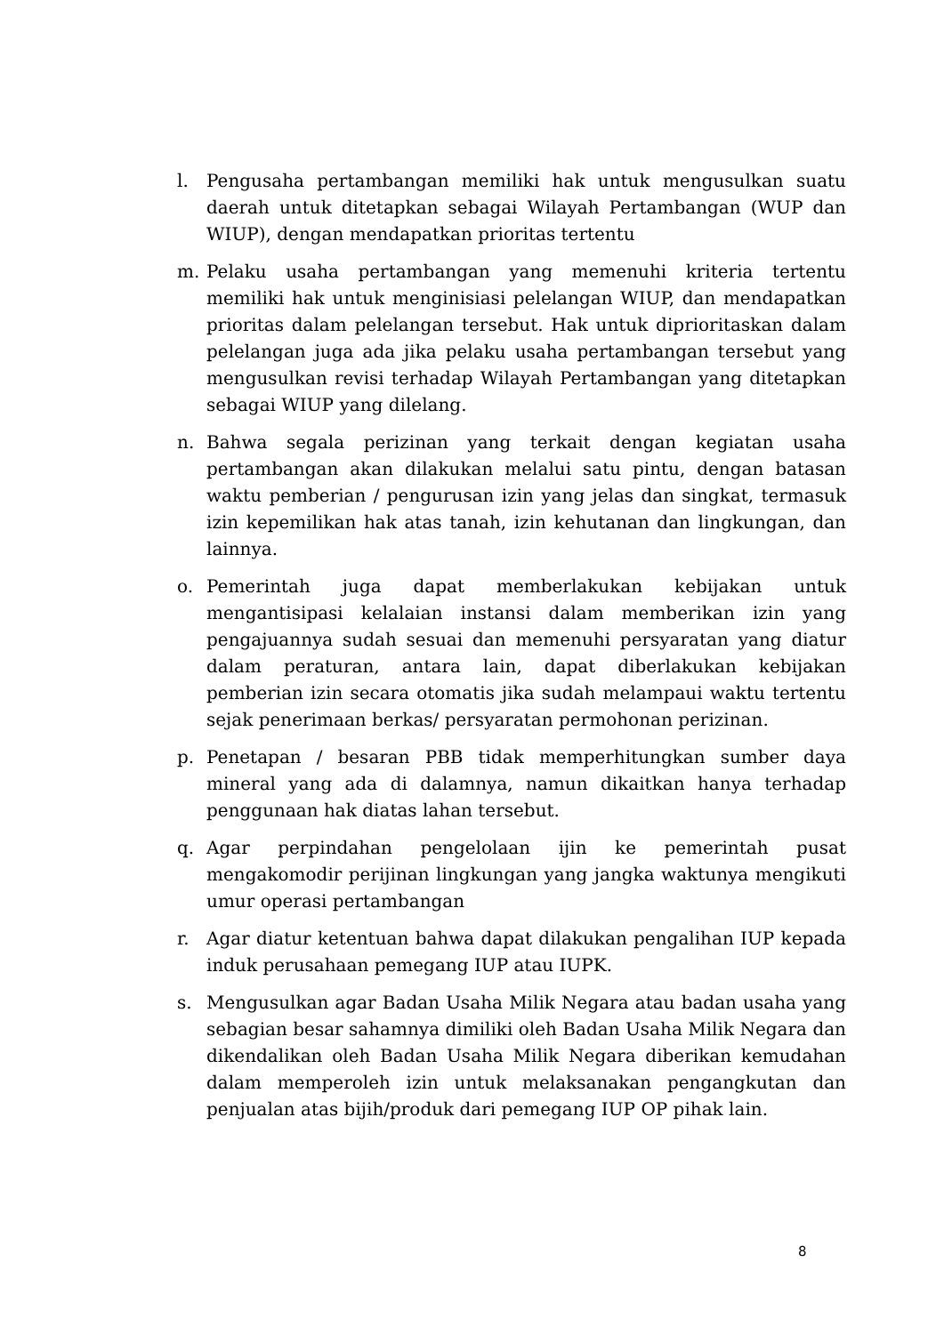l. Pengusaha pertambangan memiliki hak untuk mengusulkan suatu daerah untuk ditetapkan sebagai Wilayah Pertambangan (WUP dan WIUP), dengan mendapatkan prioritas tertentu
m. Pelaku usaha pertambangan yang memenuhi kriteria tertentu memiliki hak untuk menginisiasi pelelangan WIUP, dan mendapatkan prioritas dalam pelelangan tersebut. Hak untuk diprioritaskan dalam pelelangan juga ada jika pelaku usaha pertambangan tersebut yang mengusulkan revisi terhadap Wilayah Pertambangan yang ditetapkan sebagai WIUP yang dilelang.
n. Bahwa segala perizinan yang terkait dengan kegiatan usaha pertambangan akan dilakukan melalui satu pintu, dengan batasan waktu pemberian / pengurusan izin yang jelas dan singkat, termasuk izin kepemilikan hak atas tanah, izin kehutanan dan lingkungan, dan lainnya.
o. Pemerintah juga dapat memberlakukan kebijakan untuk mengantisipasi kelalaian instansi dalam memberikan izin yang pengajuannya sudah sesuai dan memenuhi persyaratan yang diatur dalam peraturan, antara lain, dapat diberlakukan kebijakan pemberian izin secara otomatis jika sudah melampaui waktu tertentu sejak penerimaan berkas/ persyaratan permohonan perizinan.
p. Penetapan / besaran PBB tidak memperhitungkan sumber daya mineral yang ada di dalamnya, namun dikaitkan hanya terhadap penggunaan hak diatas lahan tersebut.
q. Agar perpindahan pengelolaan ijin ke pemerintah pusat mengakomodir perijinan lingkungan yang jangka waktunya mengikuti umur operasi pertambangan
r. Agar diatur ketentuan bahwa dapat dilakukan pengalihan IUP kepada induk perusahaan pemegang IUP atau IUPK.
s. Mengusulkan agar Badan Usaha Milik Negara atau badan usaha yang sebagian besar sahamnya dimiliki oleh Badan Usaha Milik Negara dan dikendalikan oleh Badan Usaha Milik Negara diberikan kemudahan dalam memperoleh izin untuk melaksanakan pengangkutan dan penjualan atas bijih/produk dari pemegang IUP OP pihak lain.
8